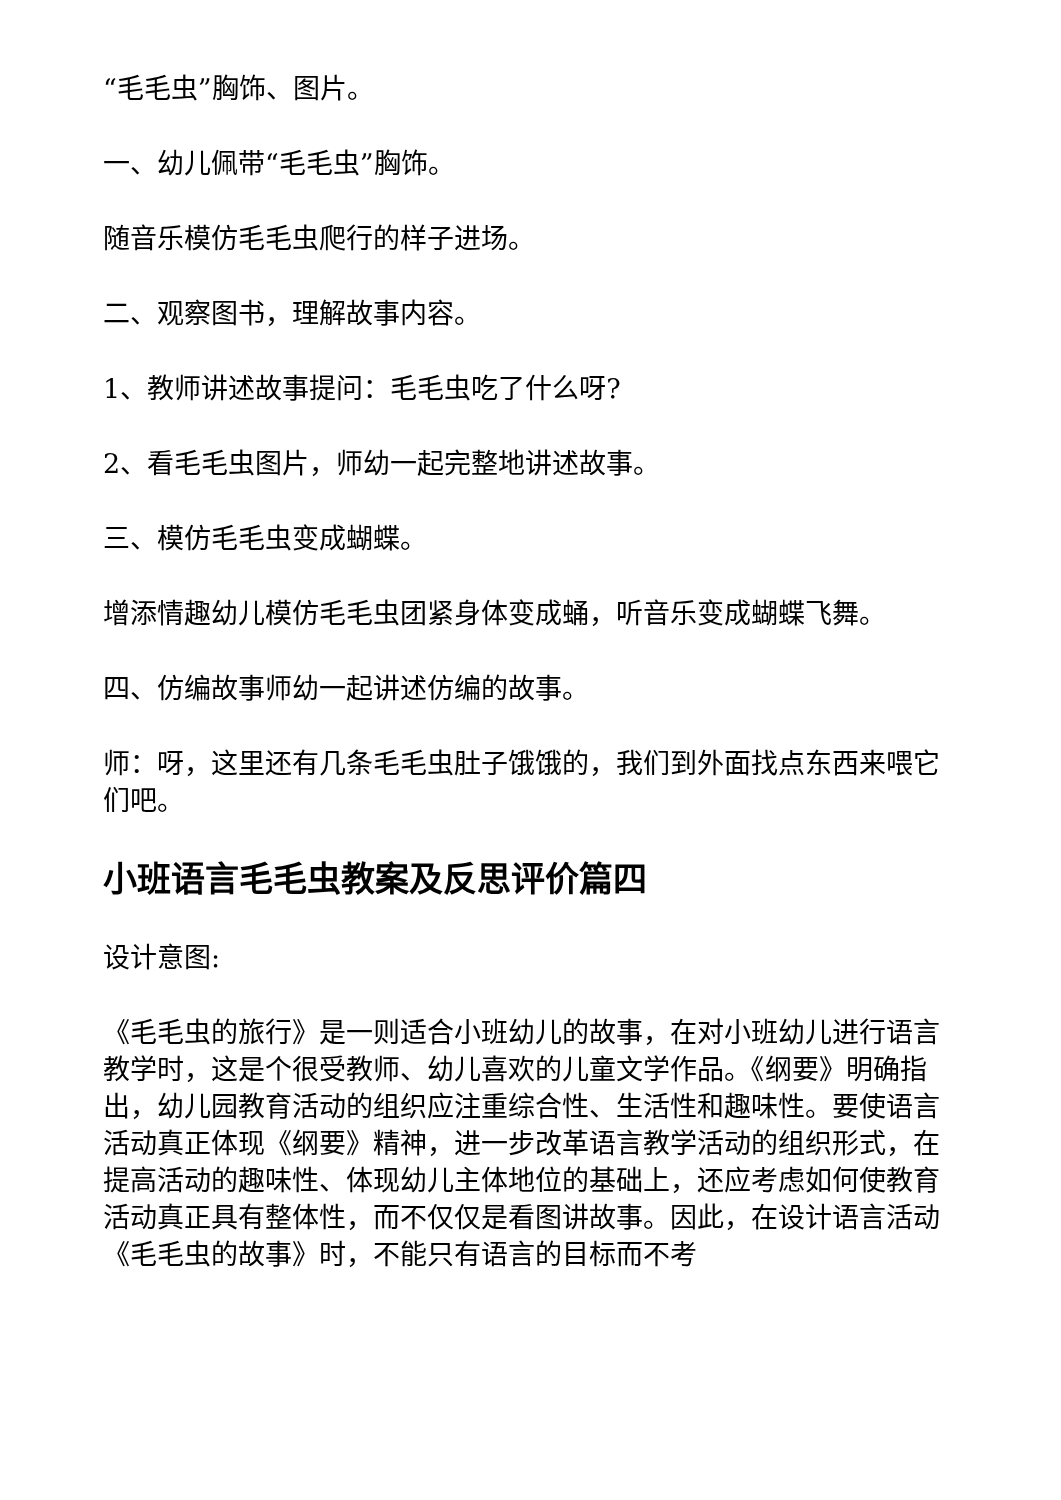“毛毛虫”胸饰、图片。
一、幼儿佩带“毛毛虫”胸饰。
随音乐模仿毛毛虫爬行的样子进场。
二、观察图书，理解故事内容。
1、教师讲述故事提问：毛毛虫吃了什么呀?
2、看毛毛虫图片，师幼一起完整地讲述故事。
三、模仿毛毛虫变成蝴蝶。
增添情趣幼儿模仿毛毛虫团紧身体变成蛹，听音乐变成蝴蝶飞舞。
四、仿编故事师幼一起讲述仿编的故事。
师：呀，这里还有几条毛毛虫肚子饿饿的，我们到外面找点东西来喂它们吧。
小班语言毛毛虫教案及反思评价篇四
设计意图:
《毛毛虫的旅行》是一则适合小班幼儿的故事，在对小班幼儿进行语言教学时，这是个很受教师、幼儿喜欢的儿童文学作品。《纲要》明确指出，幼儿园教育活动的组织应注重综合性、生活性和趣味性。要使语言活动真正体现《纲要》精神，进一步改革语言教学活动的组织形式，在提高活动的趣味性、体现幼儿主体地位的基础上，还应考虑如何使教育活动真正具有整体性，而不仅仅是看图讲故事。因此，在设计语言活动《毛毛虫的故事》时，不能只有语言的目标而不考